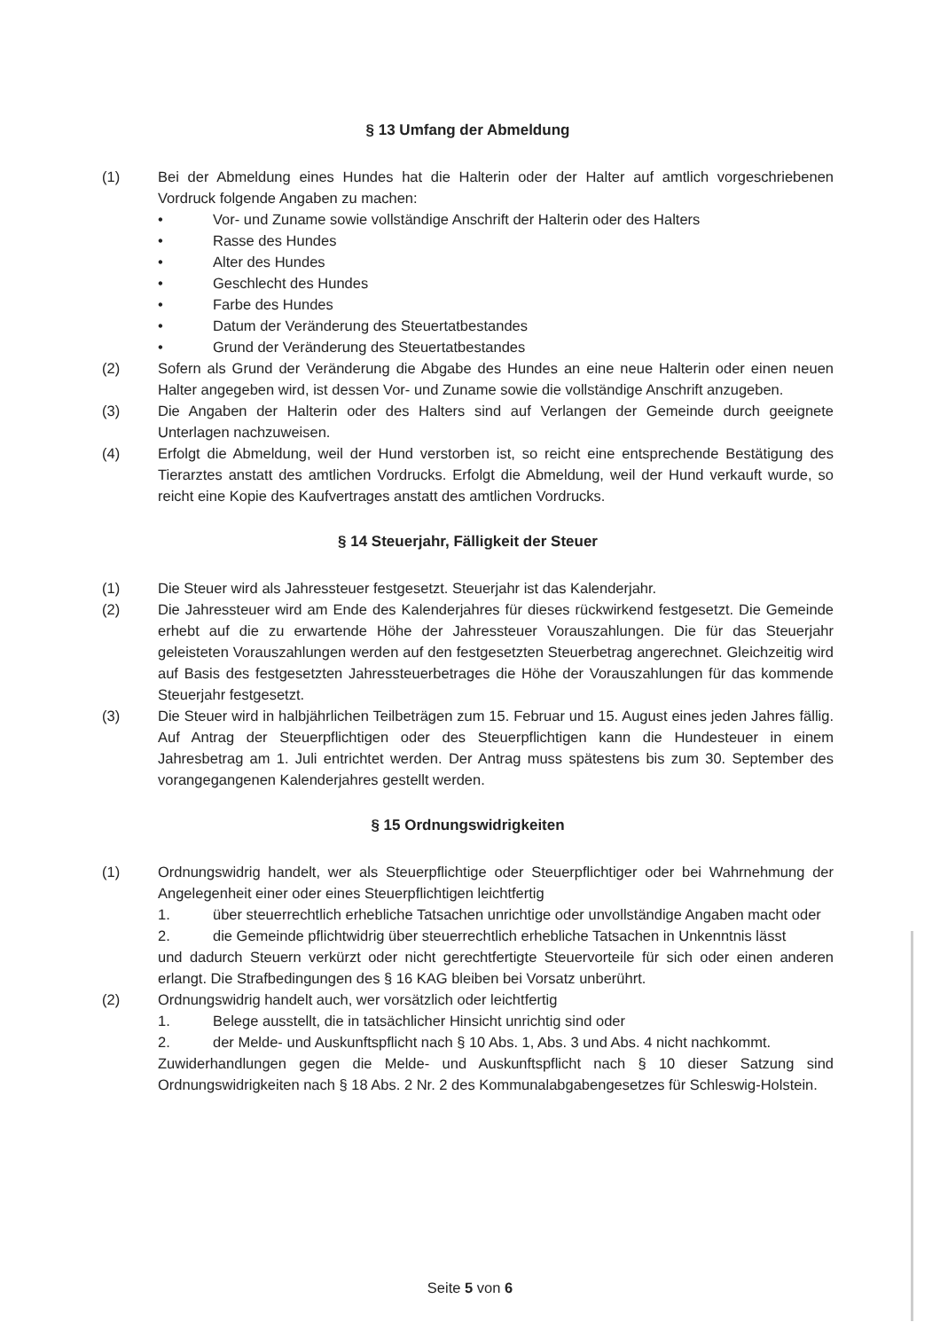§ 13 Umfang der Abmeldung
(1) Bei der Abmeldung eines Hundes hat die Halterin oder der Halter auf amtlich vorgeschriebenen Vordruck folgende Angaben zu machen:
• Vor- und Zuname sowie vollständige Anschrift der Halterin oder des Halters
• Rasse des Hundes
• Alter des Hundes
• Geschlecht des Hundes
• Farbe des Hundes
• Datum der Veränderung des Steuertatbestandes
• Grund der Veränderung des Steuertatbestandes
(2) Sofern als Grund der Veränderung die Abgabe des Hundes an eine neue Halterin oder einen neuen Halter angegeben wird, ist dessen Vor- und Zuname sowie die vollständige Anschrift anzugeben.
(3) Die Angaben der Halterin oder des Halters sind auf Verlangen der Gemeinde durch geeignete Unterlagen nachzuweisen.
(4) Erfolgt die Abmeldung, weil der Hund verstorben ist, so reicht eine entsprechende Bestätigung des Tierarztes anstatt des amtlichen Vordrucks. Erfolgt die Abmeldung, weil der Hund verkauft wurde, so reicht eine Kopie des Kaufvertrages anstatt des amtlichen Vordrucks.
§ 14 Steuerjahr, Fälligkeit der Steuer
(1) Die Steuer wird als Jahressteuer festgesetzt. Steuerjahr ist das Kalenderjahr.
(2) Die Jahressteuer wird am Ende des Kalenderjahres für dieses rückwirkend festgesetzt. Die Gemeinde erhebt auf die zu erwartende Höhe der Jahressteuer Vorauszahlungen. Die für das Steuerjahr geleisteten Vorauszahlungen werden auf den festgesetzten Steuerbetrag angerechnet. Gleichzeitig wird auf Basis des festgesetzten Jahressteuerbetrages die Höhe der Vorauszahlungen für das kommende Steuerjahr festgesetzt.
(3) Die Steuer wird in halbjährlichen Teilbeträgen zum 15. Februar und 15. August eines jeden Jahres fällig. Auf Antrag der Steuerpflichtigen oder des Steuerpflichtigen kann die Hundesteuer in einem Jahresbetrag am 1. Juli entrichtet werden. Der Antrag muss spätestens bis zum 30. September des vorangegangenen Kalenderjahres gestellt werden.
§ 15 Ordnungswidrigkeiten
(1) Ordnungswidrig handelt, wer als Steuerpflichtige oder Steuerpflichtiger oder bei Wahrnehmung der Angelegenheit einer oder eines Steuerpflichtigen leichtfertig
1. über steuerrechtlich erhebliche Tatsachen unrichtige oder unvollständige Angaben macht oder
2. die Gemeinde pflichtwidrig über steuerrechtlich erhebliche Tatsachen in Unkenntnis lässt
und dadurch Steuern verkürzt oder nicht gerechtfertigte Steuervorteile für sich oder einen anderen erlangt. Die Strafbedingungen des § 16 KAG bleiben bei Vorsatz unberührt.
(2) Ordnungswidrig handelt auch, wer vorsätzlich oder leichtfertig
1. Belege ausstellt, die in tatsächlicher Hinsicht unrichtig sind oder
2. der Melde- und Auskunftspflicht nach § 10 Abs. 1, Abs. 3 und Abs. 4 nicht nachkommt.
Zuwiderhandlungen gegen die Melde- und Auskunftspflicht nach § 10 dieser Satzung sind Ordnungswidrigkeiten nach § 18 Abs. 2 Nr. 2 des Kommunalabgabengesetzes für Schleswig-Holstein.
Seite 5 von 6